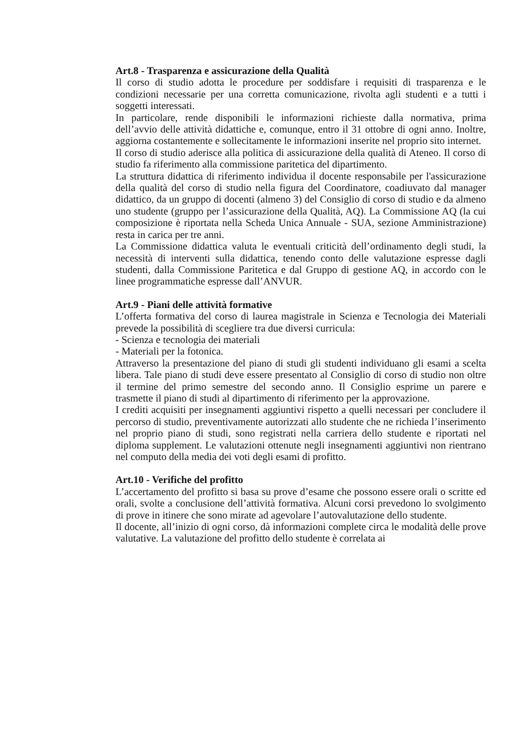Art.8 - Trasparenza e assicurazione della Qualità
Il corso di studio adotta le procedure per soddisfare i requisiti di trasparenza e le condizioni necessarie per una corretta comunicazione, rivolta agli studenti e a tutti i soggetti interessati.
In particolare, rende disponibili le informazioni richieste dalla normativa, prima dell’avvio delle attività didattiche e, comunque, entro il 31 ottobre di ogni anno. Inoltre, aggiorna costantemente e sollecitamente le informazioni inserite nel proprio sito internet.
Il corso di studio aderisce alla politica di assicurazione della qualità di Ateneo. Il corso di studio fa riferimento alla commissione paritetica del dipartimento.
La struttura didattica di riferimento individua il docente responsabile per l'assicurazione della qualità del corso di studio nella figura del Coordinatore, coadiuvato dal manager didattico, da un gruppo di docenti (almeno 3) del Consiglio di corso di studio e da almeno uno studente (gruppo per l’assicurazione della Qualità, AQ). La Commissione AQ (la cui composizione è riportata nella Scheda Unica Annuale - SUA, sezione Amministrazione) resta in carica per tre anni.
La Commissione didattica valuta le eventuali criticità dell’ordinamento degli studi, la necessità di interventi sulla didattica, tenendo conto delle valutazione espresse dagli studenti, dalla Commissione Paritetica e dal Gruppo di gestione AQ, in accordo con le linee programmatiche espresse dall’ANVUR.
Art.9 - Piani delle attività formative
L’offerta formativa del corso di laurea magistrale in Scienza e Tecnologia dei Materiali prevede la possibilità di scegliere tra due diversi curricula:
- Scienza e tecnologia dei materiali
- Materiali per la fotonica.
Attraverso la presentazione del piano di studi gli studenti individuano gli esami a scelta libera. Tale piano di studi deve essere presentato al Consiglio di corso di studio non oltre il termine del primo semestre del secondo anno. Il Consiglio esprime un parere e trasmette il piano di studi al dipartimento di riferimento per la approvazione.
I crediti acquisiti per insegnamenti aggiuntivi rispetto a quelli necessari per concludere il percorso di studio, preventivamente autorizzati allo studente che ne richieda l’inserimento nel proprio piano di studi, sono registrati nella carriera dello studente e riportati nel diploma supplement. Le valutazioni ottenute negli insegnamenti aggiuntivi non rientrano nel computo della media dei voti degli esami di profitto.
Art.10 - Verifiche del profitto
L’accertamento del profitto si basa su prove d’esame che possono essere orali o scritte ed orali, svolte a conclusione dell’attività formativa. Alcuni corsi prevedono lo svolgimento di prove in itinere che sono mirate ad agevolare l’autovalutazione dello studente.
Il docente, all’inizio di ogni corso, dà informazioni complete circa le modalità delle prove valutative. La valutazione del profitto dello studente è correlata ai